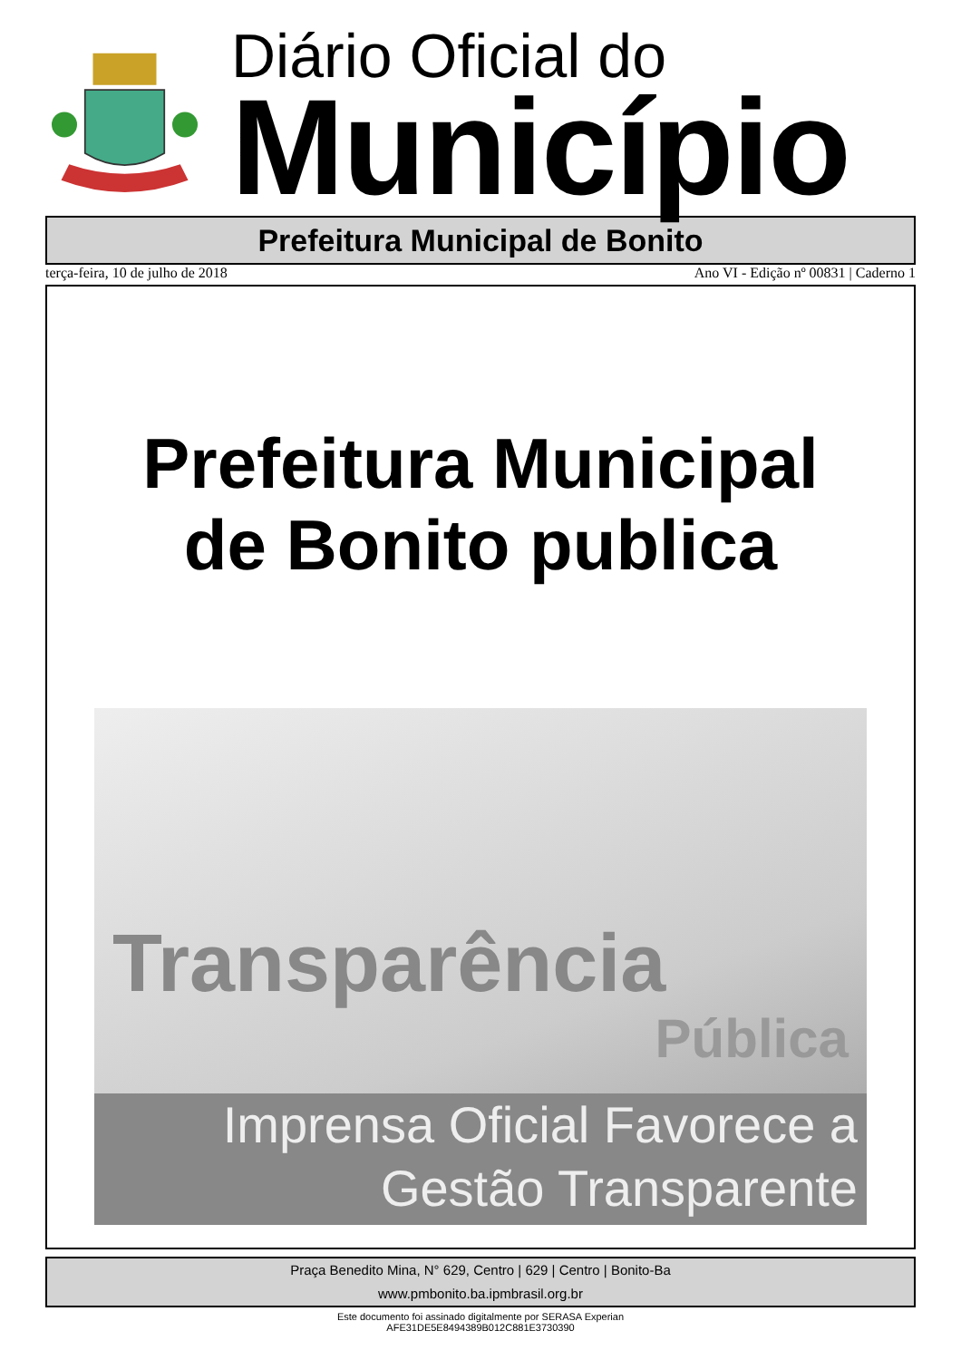Diário Oficial do
Município
Prefeitura Municipal de Bonito
terça-feira, 10 de julho de 2018 Ano VI - Edição nº 00831 | Caderno 1
Prefeitura Municipal
de Bonito publica
Transparência
Pública
Imprensa Oficial Favorece a
Gestão Transparente
Praça Benedito Mina, N° 629, Centro | 629 | Centro | Bonito-Ba
www.pmbonito.ba.ipmbrasil.org.br
Este documento foi assinado digitalmente por SERASA Experian
AFE31DE5E8494389B012C881E3730390